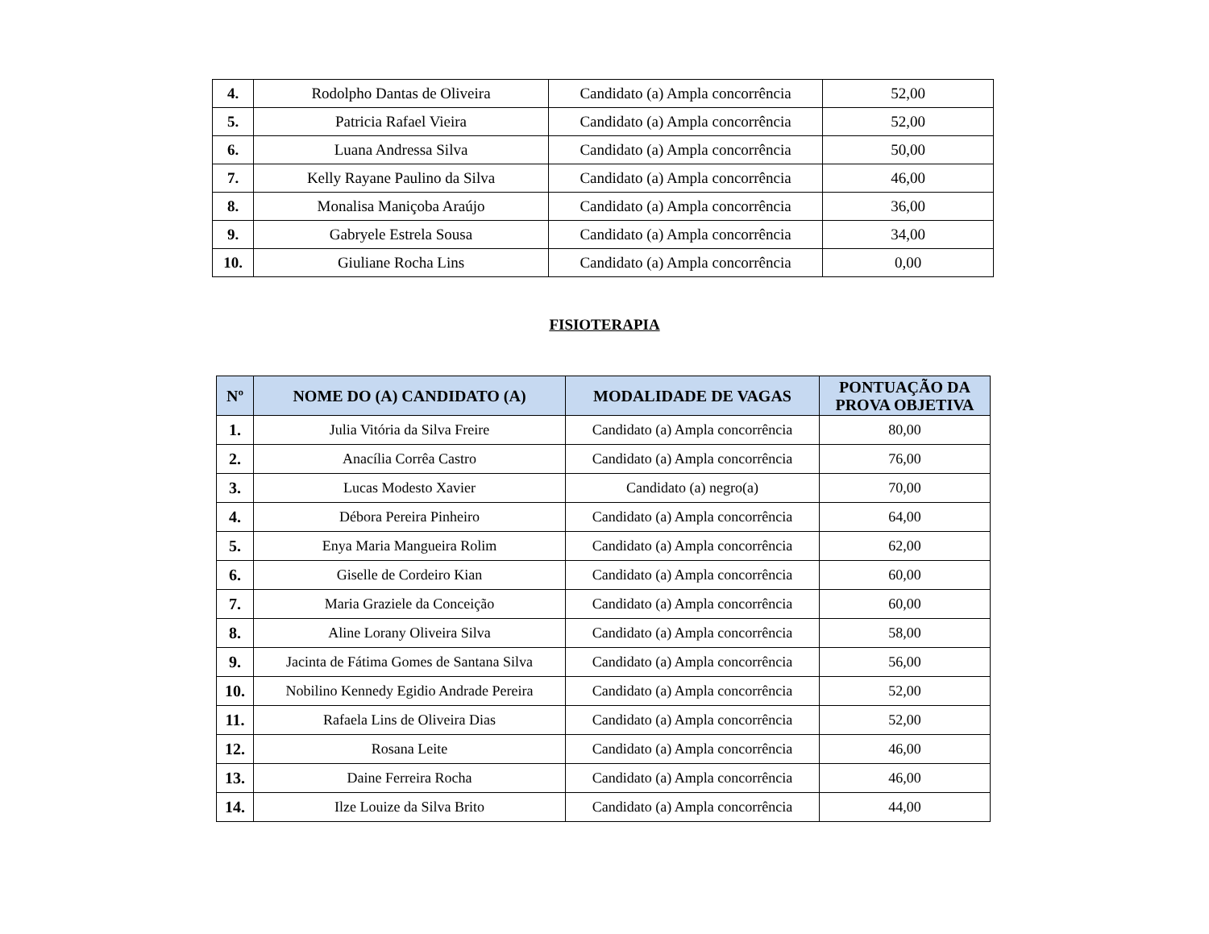| 4. | Rodolpho Dantas de Oliveira | Candidato (a) Ampla concorrência | 52,00 |
| 5. | Patricia Rafael Vieira | Candidato (a) Ampla concorrência | 52,00 |
| 6. | Luana Andressa Silva | Candidato (a) Ampla concorrência | 50,00 |
| 7. | Kelly Rayane Paulino da Silva | Candidato (a) Ampla concorrência | 46,00 |
| 8. | Monalisa Maniçoba Araújo | Candidato (a) Ampla concorrência | 36,00 |
| 9. | Gabryele Estrela Sousa | Candidato (a) Ampla concorrência | 34,00 |
| 10. | Giuliane Rocha Lins | Candidato (a) Ampla concorrência | 0,00 |
FISIOTERAPIA
| Nº | NOME DO (A) CANDIDATO (A) | MODALIDADE DE VAGAS | PONTUAÇÃO DA PROVA OBJETIVA |
| --- | --- | --- | --- |
| 1. | Julia Vitória da Silva Freire | Candidato (a) Ampla concorrência | 80,00 |
| 2. | Anacília Corrêa Castro | Candidato (a) Ampla concorrência | 76,00 |
| 3. | Lucas Modesto Xavier | Candidato (a) negro(a) | 70,00 |
| 4. | Débora Pereira Pinheiro | Candidato (a) Ampla concorrência | 64,00 |
| 5. | Enya Maria Mangueira Rolim | Candidato (a) Ampla concorrência | 62,00 |
| 6. | Giselle de Cordeiro Kian | Candidato (a) Ampla concorrência | 60,00 |
| 7. | Maria Graziele da Conceição | Candidato (a) Ampla concorrência | 60,00 |
| 8. | Aline Lorany Oliveira Silva | Candidato (a) Ampla concorrência | 58,00 |
| 9. | Jacinta de Fátima Gomes de Santana Silva | Candidato (a) Ampla concorrência | 56,00 |
| 10. | Nobilino Kennedy Egidio Andrade Pereira | Candidato (a) Ampla concorrência | 52,00 |
| 11. | Rafaela Lins de Oliveira Dias | Candidato (a) Ampla concorrência | 52,00 |
| 12. | Rosana Leite | Candidato (a) Ampla concorrência | 46,00 |
| 13. | Daine Ferreira Rocha | Candidato (a) Ampla concorrência | 46,00 |
| 14. | Ilze Louize da Silva Brito | Candidato (a) Ampla concorrência | 44,00 |